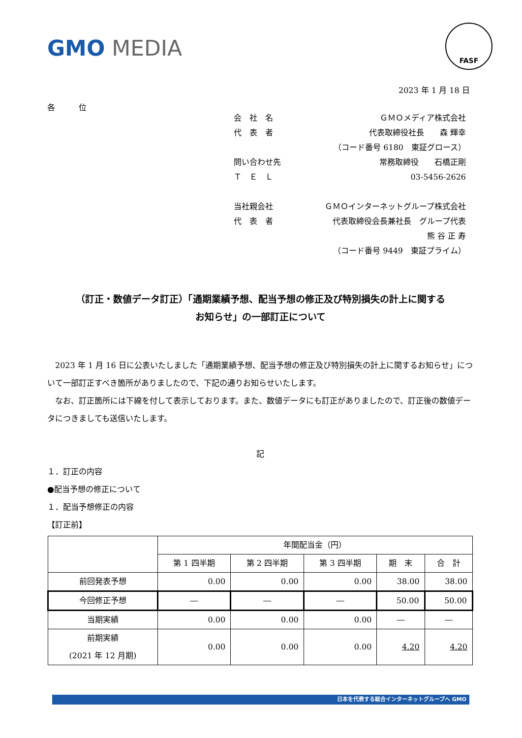GMO MEDIA
FASF
2023 年 1 月 18 日
各　　　位
会　社　名 ＧＭＯメディア株式会社
代　表　者 代表取締役社長　　森 輝幸
（コード番号 6180　東証グロース）
問い合わせ先 常務取締役　　石橋正剛
Ｔ　Ｅ　Ｌ 03-5456-2626
当社親会社 ＧＭＯインターネットグループ株式会社
代　表　者 代表取締役会長兼社長　グループ代表
熊 谷 正 寿
（コード番号 9449　東証プライム）
（訂正・数値データ訂正）「通期業績予想、配当予想の修正及び特別損失の計上に関する
お知らせ」の一部訂正について
　2023 年 1 月 16 日に公表いたしました「通期業績予想、配当予想の修正及び特別損失の計上に関するお知らせ」について一部訂正すべき箇所がありましたので、下記の通りお知らせいたします。
　なお、訂正箇所には下線を付して表示しております。また、数値データにも訂正がありましたので、訂正後の数値データにつきましても送信いたします。
記
１．訂正の内容
●配当予想の修正について
１．配当予想修正の内容
【訂正前】
| | 年間配当金（円） | | | | |
| --- | --- | --- | --- | --- | --- |
| | 第 1 四半期 | 第 2 四半期 | 第 3 四半期 | 期 末 | 合 計 |
| 前回発表予想 | 0.00 | 0.00 | 0.00 | 38.00 | 38.00 |
| 今回修正予想 | ― | ― | ― | 50.00 | 50.00 |
| 当期実績 | 0.00 | 0.00 | 0.00 | ― | ― |
| 前期実績 (2021 年 12 月期) | 0.00 | 0.00 | 0.00 | 4.20 | 4.20 |
日本を代表する総合インターネットグループへ GMO